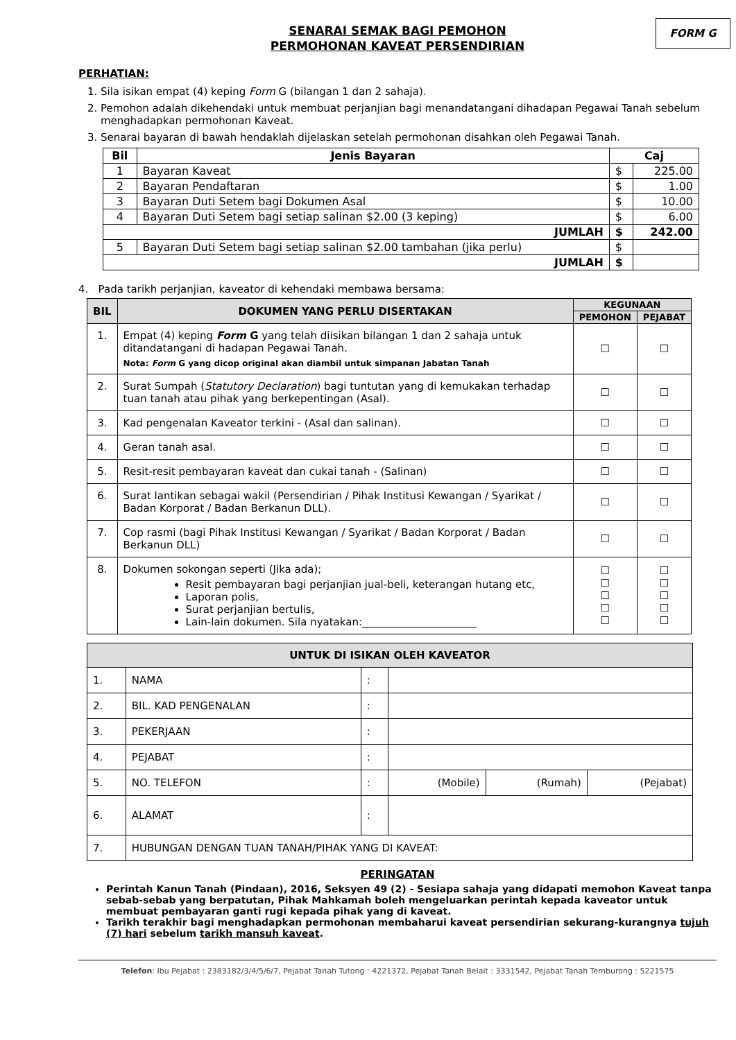FORM G
SENARAI SEMAK BAGI PEMOHON
PERMOHONAN KAVEAT PERSENDIRIAN
PERHATIAN:
1. Sila isikan empat (4) keping Form G (bilangan 1 dan 2 sahaja).
2. Pemohon adalah dikehendaki untuk membuat perjanjian bagi menandatangani dihadapan Pegawai Tanah sebelum menghadapkan permohonan Kaveat.
3. Senarai bayaran di bawah hendaklah dijelaskan setelah permohonan disahkan oleh Pegawai Tanah.
| Bil | Jenis Bayaran | Caj | |
| --- | --- | --- | --- |
| 1 | Bayaran Kaveat | $ | 225.00 |
| 2 | Bayaran Pendaftaran | $ | 1.00 |
| 3 | Bayaran Duti Setem bagi Dokumen Asal | $ | 10.00 |
| 4 | Bayaran Duti Setem bagi setiap salinan $2.00 (3 keping) | $ | 6.00 |
| JUMLAH | | $ | 242.00 |
| 5 | Bayaran Duti Setem bagi setiap salinan $2.00 tambahan (jika perlu) | $ | |
| JUMLAH | | $ | |
4. Pada tarikh perjanjian, kaveator di kehendaki membawa bersama:
| BIL | DOKUMEN YANG PERLU DISERTAKAN | KEGUNAAN | |
| --- | --- | --- | --- |
| | | PEMOHON | PEJABAT |
| 1. | Empat (4) keping Form G yang telah diisikan bilangan 1 dan 2 sahaja untuk ditandatangani di hadapan Pegawai Tanah. Nota: Form G yang dicop original akan diambil untuk simpanan Jabatan Tanah | ☐ | ☐ |
| 2. | Surat Sumpah ( Statutory Declaration ) bagi tuntutan yang di kemukakan terhadap tuan tanah atau pihak yang berkepentingan (Asal). | ☐ | ☐ |
| 3. | Kad pengenalan Kaveator terkini - (Asal dan salinan). | ☐ | ☐ |
| 4. | Geran tanah asal. | ☐ | ☐ |
| 5. | Resit-resit pembayaran kaveat dan cukai tanah - (Salinan) | ☐ | ☐ |
| 6. | Surat lantikan sebagai wakil (Persendirian / Pihak Institusi Kewangan / Syarikat / Badan Korporat / Badan Berkanun DLL). | ☐ | ☐ |
| 7. | Cop rasmi (bagi Pihak Institusi Kewangan / Syarikat / Badan Korporat / Badan Berkanun DLL) | ☐ | ☐ |
| 8. | Dokumen sokongan seperti (Jika ada); Resit pembayaran bagi perjanjian jual-beli, keterangan hutang etc, Laporan polis, Surat perjanjian bertulis, Lain-lain dokumen. Sila nyatakan:______________________ | ☐ ☐ ☐ ☐ ☐ | ☐ ☐ ☐ ☐ ☐ |
| UNTUK DI ISIKAN OLEH KAVEATOR | | | | | |
| --- | --- | --- | --- | --- | --- |
| 1. | NAMA | : | | | |
| 2. | BIL. KAD PENGENALAN | : | | | |
| 3. | PEKERJAAN | : | | | |
| 4. | PEJABAT | : | | | |
| 5. | NO. TELEFON | : | (Mobile) | (Rumah) | (Pejabat) |
| 6. | ALAMAT | : | | | |
| 7. | HUBUNGAN DENGAN TUAN TANAH/PIHAK YANG DI KAVEAT: | | | | |
PERINGATAN
Perintah Kanun Tanah (Pindaan), 2016, Seksyen 49 (2) - Sesiapa sahaja yang didapati memohon Kaveat tanpa sebab-sebab yang berpatutan, Pihak Mahkamah boleh mengeluarkan perintah kepada kaveator untuk membuat pembayaran ganti rugi kepada pihak yang di kaveat.
Tarikh terakhir bagi menghadapkan permohonan membaharui kaveat persendirian sekurang-kurangnya tujuh (7) hari sebelum tarikh mansuh kaveat.
Telefon: Ibu Pejabat : 2383182/3/4/5/6/7, Pejabat Tanah Tutong : 4221372, Pejabat Tanah Belait : 3331542, Pejabat Tanah Temburong : 5221575